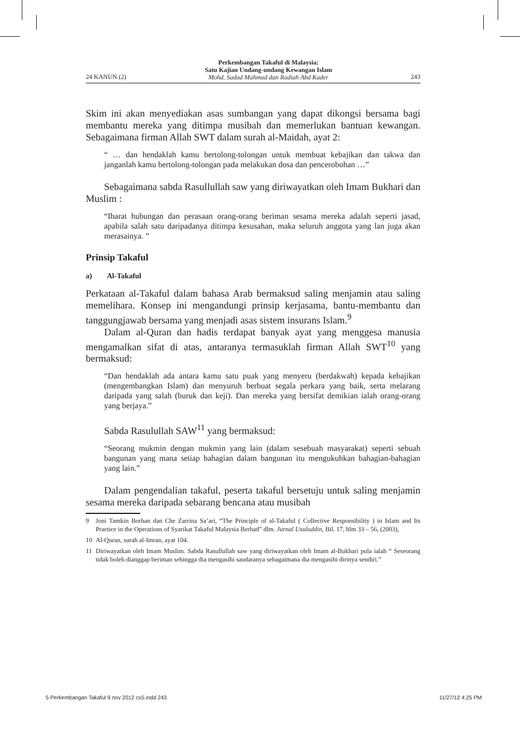24 KANUN (2) Perkembangan Takaful di Malaysia:
Satu Kajian Undang-undang Kewangan Islam
Mohd. Sadad Mahmud dan Radiah Abd Kader 243
Skim ini akan menyediakan asas sumbangan yang dapat dikongsi bersama bagi membantu mereka yang ditimpa musibah dan memerlukan bantuan kewangan. Sebagaimana firman Allah SWT dalam surah al-Maidah, ayat 2:
“ … dan hendaklah kamu bertolong-tolongan untuk membuat kebajikan dan takwa dan janganlah kamu bertolong-tolongan pada melakukan dosa dan pencerobohan …”
Sebagaimana sabda Rasullullah saw yang diriwayatkan oleh Imam Bukhari dan Muslim :
“Ibarat hubungan dan perasaan orang-orang beriman sesama mereka adalah seperti jasad, apabila salah satu daripadanya ditimpa kesusahan, maka seluruh anggota yang lan juga akan merasainya. ”
Prinsip Takaful
a) Al-Takaful
Perkataan al-Takaful dalam bahasa Arab bermaksud saling menjamin atau saling memelihara. Konsep ini mengandungi prinsip kerjasama, bantu-membantu dan tanggungjawab bersama yang menjadi asas sistem insurans Islam.<sup>9</sup>
Dalam al-Quran dan hadis terdapat banyak ayat yang menggesa manusia mengamalkan sifat di atas, antaranya termasuklah firman Allah SWT<sup>10</sup> yang bermaksud:
“Dan hendaklah ada antara kamu satu puak yang menyeru (berdakwah) kepada kebajikan (mengembangkan Islam) dan menyuruh berbuat segala perkara yang baik, serta melarang daripada yang salah (buruk dan keji). Dan mereka yang bersifat demikian ialah orang-orang yang berjaya.”
Sabda Rasulullah SAW<sup>11</sup> yang bermaksud:
“Seorang mukmin dengan mukmin yang lain (dalam sesebuah masyarakat) seperti sebuah bangunan yang mana setiap bahagian dalam bangunan itu mengukuhkan bahagian-bahagian yang lain.”
Dalam pengendalian takaful, peserta takaful bersetuju untuk saling menjamin sesama mereka daripada sebarang bencana atau musibah
9 Joni Tamkin Borhan dan Che Zarrina Sa’ari, “The Principle of al-Takaful ( Collective Responsibility ) in Islam and Its Practice in the Operations of Syarikat Takaful Malaysia Berhad” dlm. Jurnal Usuluddin, Bil. 17, hlm 33 – 56, (2003),
10 Al-Quran, surah al-Imran, ayat 104.
11 Diriwayatkan oleh Imam Muslim. Sabda Rasullullah saw yang diriwayatkan oleh Imam al-Bukhari pula ialah “ Seseorang tidak boleh dianggap beriman sehingga dia mengasihi saudaranya sebagaimana dia mengasihi dirinya sendiri.”
5 Perkembangan Takaful 9 nov 2012 cs5.indd 243 11/27/12 4:25 PM